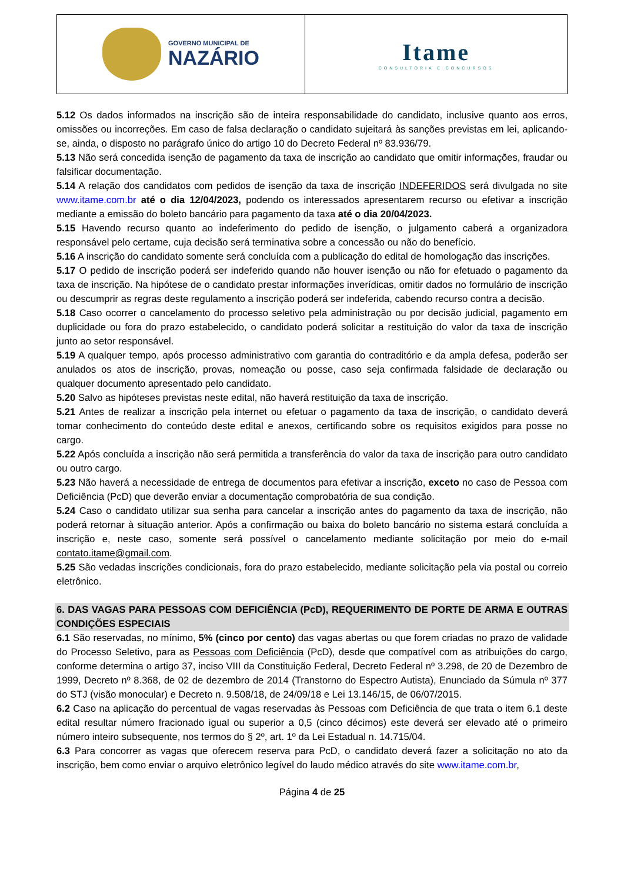GOVERNO MUNICIPAL DE
NAZÁRIO
Itame
CONSULTORIA E CONCURSOS
5.12 Os dados informados na inscrição são de inteira responsabilidade do candidato, inclusive quanto aos erros, omissões ou incorreções. Em caso de falsa declaração o candidato sujeitará às sanções previstas em lei, aplicando-se, ainda, o disposto no parágrafo único do artigo 10 do Decreto Federal nº 83.936/79.
5.13 Não será concedida isenção de pagamento da taxa de inscrição ao candidato que omitir informações, fraudar ou falsificar documentação.
5.14 A relação dos candidatos com pedidos de isenção da taxa de inscrição INDEFERIDOS será divulgada no site www.itame.com.br até o dia 12/04/2023, podendo os interessados apresentarem recurso ou efetivar a inscrição mediante a emissão do boleto bancário para pagamento da taxa até o dia 20/04/2023.
5.15 Havendo recurso quanto ao indeferimento do pedido de isenção, o julgamento caberá a organizadora responsável pelo certame, cuja decisão será terminativa sobre a concessão ou não do benefício.
5.16 A inscrição do candidato somente será concluída com a publicação do edital de homologação das inscrições.
5.17 O pedido de inscrição poderá ser indeferido quando não houver isenção ou não for efetuado o pagamento da taxa de inscrição. Na hipótese de o candidato prestar informações inverídicas, omitir dados no formulário de inscrição ou descumprir as regras deste regulamento a inscrição poderá ser indeferida, cabendo recurso contra a decisão.
5.18 Caso ocorrer o cancelamento do processo seletivo pela administração ou por decisão judicial, pagamento em duplicidade ou fora do prazo estabelecido, o candidato poderá solicitar a restituição do valor da taxa de inscrição junto ao setor responsável.
5.19 A qualquer tempo, após processo administrativo com garantia do contraditório e da ampla defesa, poderão ser anulados os atos de inscrição, provas, nomeação ou posse, caso seja confirmada falsidade de declaração ou qualquer documento apresentado pelo candidato.
5.20 Salvo as hipóteses previstas neste edital, não haverá restituição da taxa de inscrição.
5.21 Antes de realizar a inscrição pela internet ou efetuar o pagamento da taxa de inscrição, o candidato deverá tomar conhecimento do conteúdo deste edital e anexos, certificando sobre os requisitos exigidos para posse no cargo.
5.22 Após concluída a inscrição não será permitida a transferência do valor da taxa de inscrição para outro candidato ou outro cargo.
5.23 Não haverá a necessidade de entrega de documentos para efetivar a inscrição, exceto no caso de Pessoa com Deficiência (PcD) que deverão enviar a documentação comprobatória de sua condição.
5.24 Caso o candidato utilizar sua senha para cancelar a inscrição antes do pagamento da taxa de inscrição, não poderá retornar à situação anterior. Após a confirmação ou baixa do boleto bancário no sistema estará concluída a inscrição e, neste caso, somente será possível o cancelamento mediante solicitação por meio do e-mail contato.itame@gmail.com.
5.25 São vedadas inscrições condicionais, fora do prazo estabelecido, mediante solicitação pela via postal ou correio eletrônico.
6. DAS VAGAS PARA PESSOAS COM DEFICIÊNCIA (PcD), REQUERIMENTO DE PORTE DE ARMA E OUTRAS CONDIÇÕES ESPECIAIS
6.1 São reservadas, no mínimo, 5% (cinco por cento) das vagas abertas ou que forem criadas no prazo de validade do Processo Seletivo, para as Pessoas com Deficiência (PcD), desde que compatível com as atribuições do cargo, conforme determina o artigo 37, inciso VIII da Constituição Federal, Decreto Federal nº 3.298, de 20 de Dezembro de 1999, Decreto nº 8.368, de 02 de dezembro de 2014 (Transtorno do Espectro Autista), Enunciado da Súmula nº 377 do STJ (visão monocular) e Decreto n. 9.508/18, de 24/09/18 e Lei 13.146/15, de 06/07/2015.
6.2 Caso na aplicação do percentual de vagas reservadas às Pessoas com Deficiência de que trata o item 6.1 deste edital resultar número fracionado igual ou superior a 0,5 (cinco décimos) este deverá ser elevado até o primeiro número inteiro subsequente, nos termos do § 2º, art. 1º da Lei Estadual n. 14.715/04.
6.3 Para concorrer as vagas que oferecem reserva para PcD, o candidato deverá fazer a solicitação no ato da inscrição, bem como enviar o arquivo eletrônico legível do laudo médico através do site www.itame.com.br,
Página 4 de 25